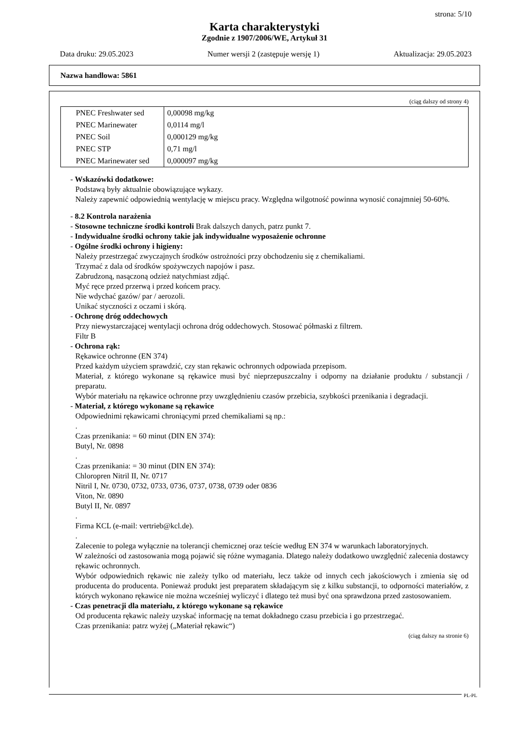strona: 5/10
Karta charakterystyki
Zgodnie z 1907/2006/WE, Artykuł 31
Data druku: 29.05.2023 Numer wersji 2 (zastępuje wersję 1) Aktualizacja: 29.05.2023
Nazwa handlowa: 5861
(ciąg dalszy od strony 4)
| PNEC Freshwater sed | 0,00098 mg/kg |
| PNEC Marinewater | 0,0114 mg/l |
| PNEC Soil | 0,000129 mg/kg |
| PNEC STP | 0,71 mg/l |
| PNEC Marinewater sed | 0,000097 mg/kg |
- Wskazówki dodatkowe:
Podstawą były aktualnie obowiązujące wykazy.
Należy zapewnić odpowiednią wentylację w miejscu pracy. Względna wilgotność powinna wynosić conajmniej 50-60%.
- 8.2 Kontrola narażenia
- Stosowne techniczne środki kontroli Brak dalszych danych, patrz punkt 7.
- Indywidualne środki ochrony takie jak indywidualne wyposażenie ochronne
- Ogólne środki ochrony i higieny:
Należy przestrzegać zwyczajnych środków ostrożności przy obchodzeniu się z chemikaliami.
Trzymać z dala od środków spożywczych napojów i pasz.
Zabrudzoną, nasączoną odzież natychmiast zdjąć.
Myć ręce przed przerwą i przed końcem pracy.
Nie wdychać gazów/ par / aerozoli.
Unikać styczności z oczami i skórą.
- Ochronę dróg oddechowych
Przy niewystarczającej wentylacji ochrona dróg oddechowych. Stosować półmaski z filtrem.
Filtr B
- Ochrona rąk:
Rękawice ochronne (EN 374)
Przed każdym użyciem sprawdzić, czy stan rękawic ochronnych odpowiada przepisom.
Materiał, z którego wykonane są rękawice musi być nieprzepuszczalny i odporny na działanie produktu / substancji / preparatu.
Wybór materiału na rękawice ochronne przy uwzględnieniu czasów przebicia, szybkości przenikania i degradacji.
- Materiał, z którego wykonane są rękawice
Odpowiednimi rękawicami chroniącymi przed chemikaliami są np.:
.
Czas przenikania: = 60 minut (DIN EN 374):
Butyl, Nr. 0898
.
Czas przenikania: = 30 minut (DIN EN 374):
Chloropren Nitril II, Nr. 0717
Nitril I, Nr. 0730, 0732, 0733, 0736, 0737, 0738, 0739 oder 0836
Viton, Nr. 0890
Butyl II, Nr. 0897
.
Firma KCL (e-mail: vertrieb@kcl.de).
.
Zalecenie to polega wyłącznie na tolerancji chemicznej oraz teście według EN 374 w warunkach laboratoryjnych.
W zależności od zastosowania mogą pojawić się różne wymagania. Dlatego należy dodatkowo uwzględnić zalecenia dostawcy rękawic ochronnych.
Wybór odpowiednich rękawic nie zależy tylko od materiału, lecz także od innych cech jakościowych i zmienia się od producenta do producenta. Ponieważ produkt jest preparatem składającym się z kilku substancji, to odporności materiałów, z których wykonano rękawice nie można wcześniej wyliczyć i dlatego też musi być ona sprawdzona przed zastosowaniem.
- Czas penetracji dla materiału, z którego wykonane są rękawice
Od producenta rękawic należy uzyskać informację na temat dokładnego czasu przebicia i go przestrzegać.
Czas przenikania: patrz wyżej („Materiał rękawic“)
(ciąg dalszy na stronie 6)
PL-PL